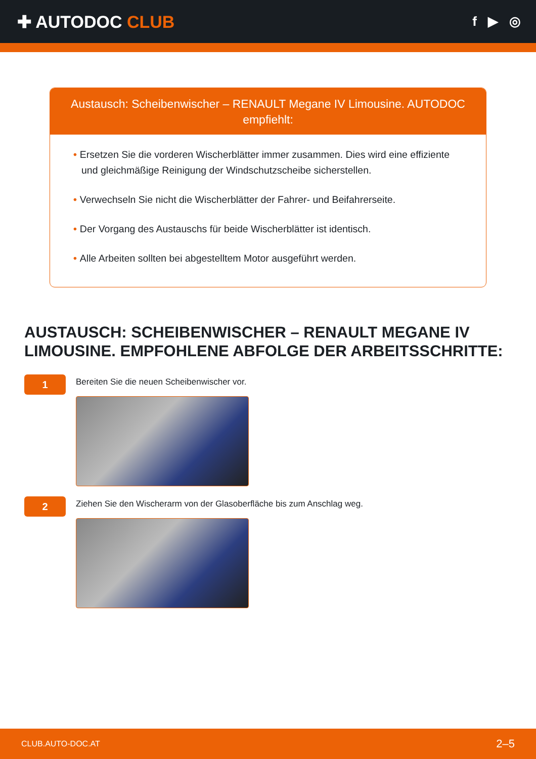✚ AUTODOC CLUB
f ▶ ◎
Austausch: Scheibenwischer – RENAULT Megane IV Limousine. AUTODOC empfiehlt:
• Ersetzen Sie die vorderen Wischerblätter immer zusammen. Dies wird eine effiziente und gleichmäßige Reinigung der Windschutzscheibe sicherstellen.
• Verwechseln Sie nicht die Wischerblätter der Fahrer- und Beifahrerseite.
• Der Vorgang des Austauschs für beide Wischerblätter ist identisch.
• Alle Arbeiten sollten bei abgestelltem Motor ausgeführt werden.
AUSTAUSCH: SCHEIBENWISCHER – RENAULT MEGANE IV LIMOUSINE. EMPFOHLENE ABFOLGE DER ARBEITSSCHRITTE:
1
Bereiten Sie die neuen Scheibenwischer vor.
2
Ziehen Sie den Wischerarm von der Glasoberfläche bis zum Anschlag weg.
CLUB.AUTO-DOC.AT 2–5